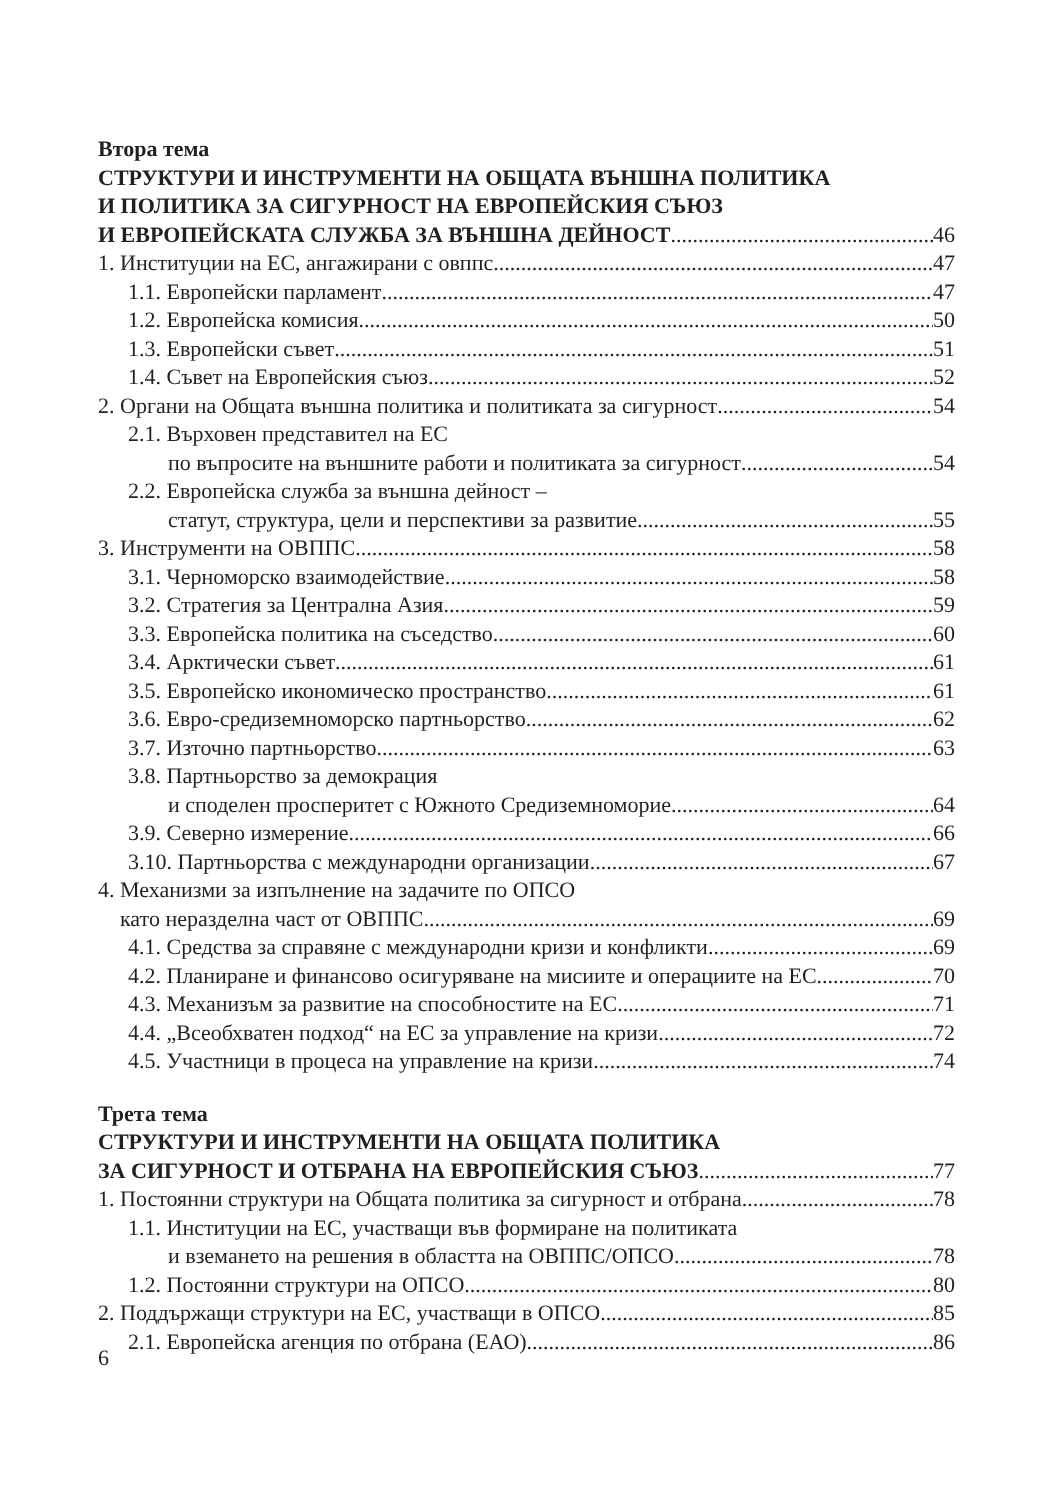Втора тема
СТРУКТУРИ И ИНСТРУМЕНТИ НА ОБЩАТА ВЪНШНА ПОЛИТИКА
И ПОЛИТИКА ЗА СИГУРНОСТ НА ЕВРОПЕЙСКИЯ СЪЮЗ
И ЕВРОПЕЙСКАТА СЛУЖБА ЗА ВЪНШНА ДЕЙНОСТ 46
1. Институции на ЕС, ангажирани с овппс 47
1.1. Европейски парламент 47
1.2. Европейска комисия 50
1.3. Европейски съвет 51
1.4. Съвет на Европейския съюз 52
2. Органи на Общата външна политика и политиката за сигурност 54
2.1. Върховен представител на ЕС
по въпросите на външните работи и политиката за сигурност 54
2.2. Европейска служба за външна дейност –
статут, структура, цели и перспективи за развитие 55
3. Инструменти на ОВППС 58
3.1. Черноморско взаимодействие 58
3.2. Стратегия за Централна Азия 59
3.3. Европейска политика на съседство 60
3.4. Арктически съвет 61
3.5. Европейско икономическо пространство 61
3.6. Евро-средиземноморско партньорство 62
3.7. Източно партньорство 63
3.8. Партньорство за демокрация
и споделен просперитет с Южното Средиземноморие 64
3.9. Северно измерение 66
3.10. Партньорства с международни организации 67
4. Механизми за изпълнение на задачите по ОПСО
като неразделна част от ОВППС 69
4.1. Средства за справяне с международни кризи и конфликти 69
4.2. Планиране и финансово осигуряване на мисиите и операциите на ЕС 70
4.3. Механизъм за развитие на способностите на ЕС 71
4.4. „Всеобхватен подход“ на ЕС за управление на кризи 72
4.5. Участници в процеса на управление на кризи 74
Трета тема
СТРУКТУРИ И ИНСТРУМЕНТИ НА ОБЩАТА ПОЛИТИКА
ЗА СИГУРНОСТ И ОТБРАНА НА ЕВРОПЕЙСКИЯ СЪЮЗ 77
1. Постоянни структури на Общата политика за сигурност и отбрана 78
1.1. Институции на ЕС, участващи във формиране на политиката
и вземането на решения в областта на ОВППС/ОПСО 78
1.2. Постоянни структури на ОПСО 80
2. Поддържащи структури на ЕС, участващи в ОПСО 85
2.1. Европейска агенция по отбрана (ЕАО) 86
6